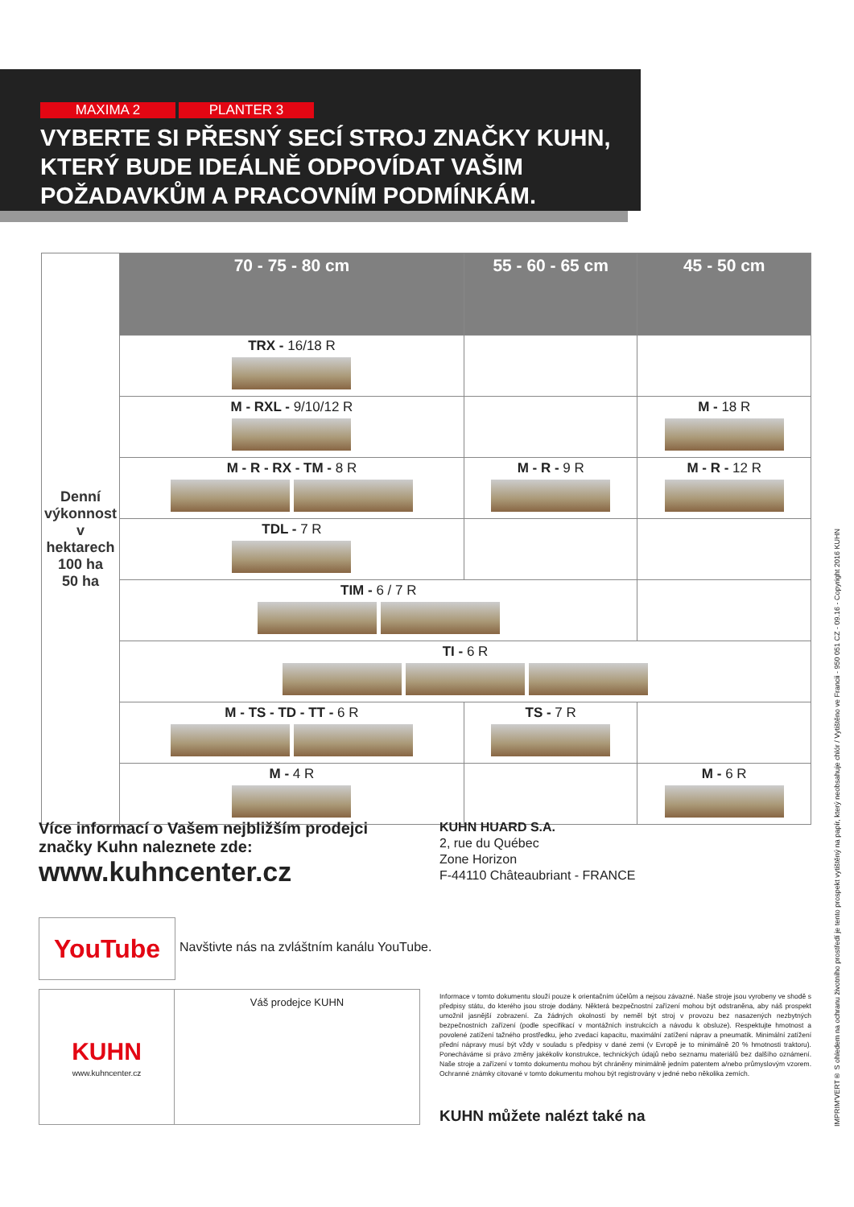MAXIMA 2 PLANTER 3
VYBERTE SI PŘESNÝ SECÍ STROJ ZNAČKY KUHN, KTERÝ BUDE IDEÁLNĚ ODPOVÍDAT VAŠIM POŽADAVKŮM A PRACOVNÍM PODMÍNKÁM.
| Denní výkonnost v hektarech 100 ha 50 ha | 70 - 75 - 80 cm | 55 - 60 - 65 cm | 45 - 50 cm |
| --- | --- | --- | --- |
| | TRX - 16/18 R | | |
| | M - RXL - 9/10/12 R | | M - 18 R |
| | M - R - RX - TM - 8 R | M - R - 9 R | M - R - 12 R |
| | TDL - 7 R | | |
| | TIM - 6 / 7 R | | |
| | TI - 6 R | | |
| | M - TS - TD - TT - 6 R | TS - 7 R | |
| | M - 4 R | | M - 6 R |
Více informací o Vašem nejbližším prodejci značky Kuhn naleznete zde:
www.kuhncenter.cz
KUHN HUARD S.A.
2, rue du Québec
Zone Horizon
F-44110 Châteaubriant - FRANCE
YouTube
Navštivte nás na zvláštním kanálu YouTube.
KUHN
www.kuhncenter.cz
Váš prodejce KUHN
Informace v tomto dokumentu slouží pouze k orientačním účelům a nejsou závazné. Naše stroje jsou vyrobeny ve shodě s předpisy státu, do kterého jsou stroje dodány. Některá bezpečnostní zařízení mohou být odstraněna, aby náš prospekt umožnil jasnější zobrazení. Za žádných okolností by neměl být stroj v provozu bez nasazených nezbytných bezpečnostních zařízení (podle specifikací v montážních instrukcích a návodu k obsluze). Respektujte hmotnost a povolené zatížení tažného prostředku, jeho zvedací kapacitu, maximální zatížení náprav a pneumatik. Minimální zatížení přední nápravy musí být vždy v souladu s předpisy v dané zemi (v Evropě je to minimálně 20 % hmotnosti traktoru). Ponecháváme si právo změny jakékoliv konstrukce, technických údajů nebo seznamu materiálů bez dalšího oznámení. Naše stroje a zařízení v tomto dokumentu mohou být chráněny minimálně jedním patentem a/nebo průmyslovým vzorem. Ochranné známky citované v tomto dokumentu mohou být registrovány v jedné nebo několika zemích.
KUHN můžete nalézt také na
IMPRIM'VERT® S ohledem na ochranu životního prostředí je tento prospekt vytištěný na papír, který neobsahuje chlór / Vytištěno ve Francii - 950 051 CZ - 09.16 - Copyright 2016 KUHN